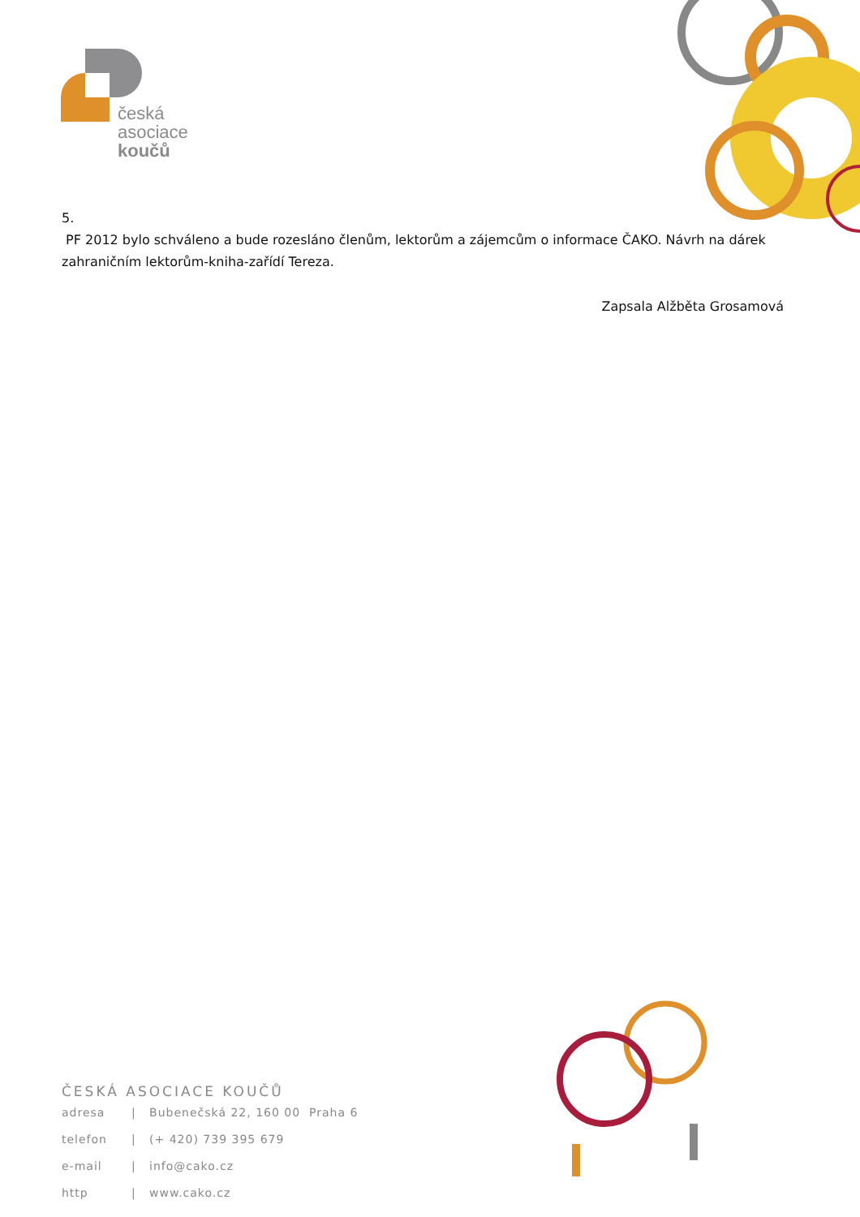česká
asociace
koučů
5.
PF 2012 bylo schváleno a bude rozesláno členům, lektorům a zájemcům o informace ČAKO. Návrh na dárek zahraničním lektorům-kniha-zařídí Tereza.
Zapsala Alžběta Grosamová
ČESKÁ ASOCIACE KOUČŮ
adresa | Bubenečská 22, 160 00 Praha 6
telefon | (+ 420) 739 395 679
e-mail | info@cako.cz
http | www.cako.cz